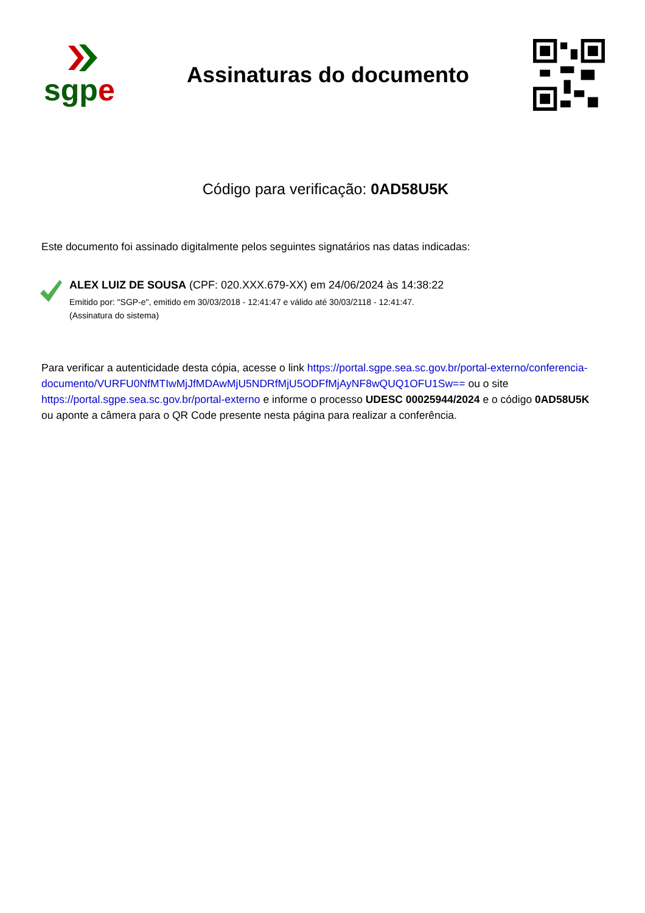sgp e
Assinaturas do documento
Código para verificação: 0AD58U5K
Este documento foi assinado digitalmente pelos seguintes signatários nas datas indicadas:
ALEX LUIZ DE SOUSA (CPF: 020.XXX.679-XX) em 24/06/2024 às 14:38:22
Emitido por: "SGP-e", emitido em 30/03/2018 - 12:41:47 e válido até 30/03/2118 - 12:41:47.
(Assinatura do sistema)
Para verificar a autenticidade desta cópia, acesse o link https://portal.sgpe.sea.sc.gov.br/portal-externo/conferencia-documento/VURFU0NfMTIwMjJfMDAwMjU5NDRfMjU5ODFfMjAyNF8wQUQ1OFU1Sw== ou o site https://portal.sgpe.sea.sc.gov.br/portal-externo e informe o processo UDESC 00025944/2024 e o código 0AD58U5K ou aponte a câmera para o QR Code presente nesta página para realizar a conferência.